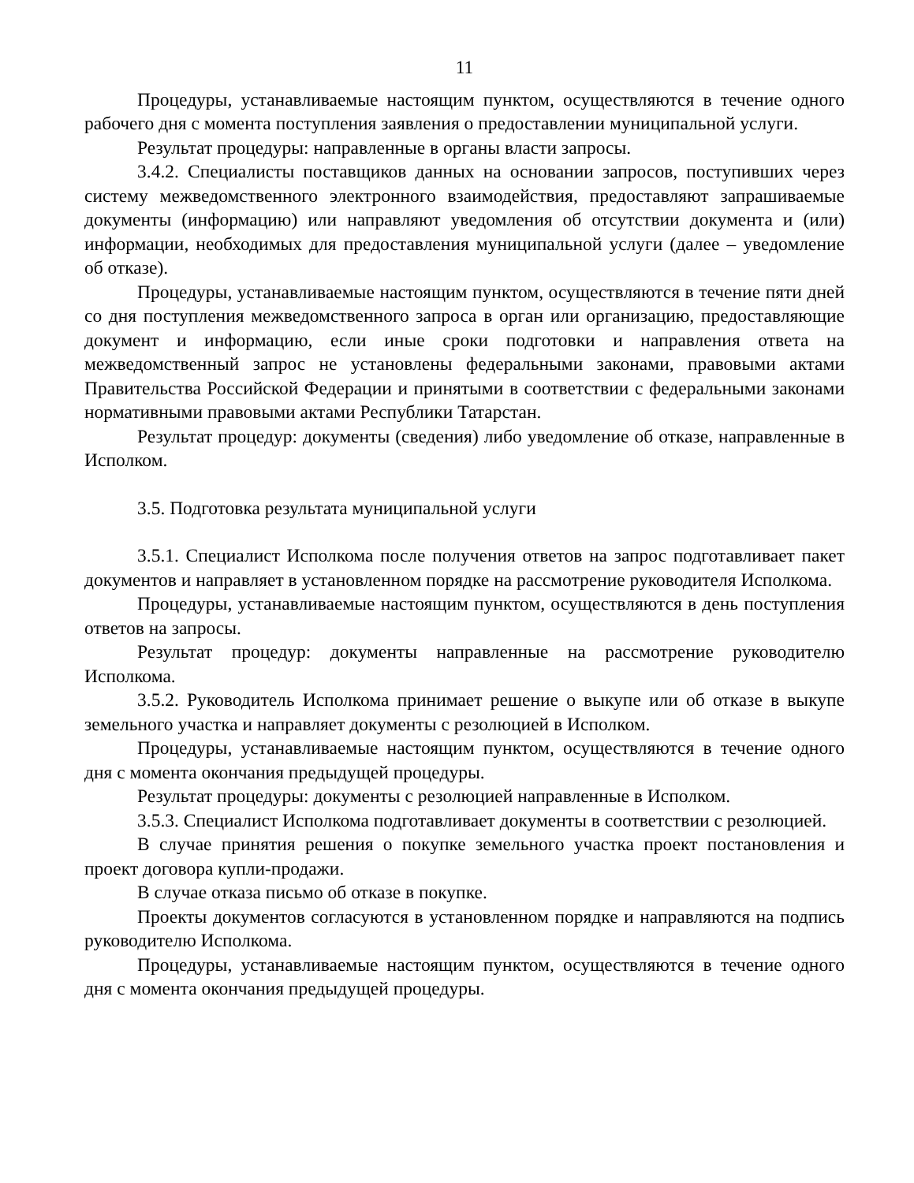11
Процедуры, устанавливаемые настоящим пунктом, осуществляются в течение одного рабочего дня с момента поступления заявления о предоставлении муниципальной услуги.
Результат процедуры: направленные в органы власти запросы.
3.4.2. Специалисты поставщиков данных на основании запросов, поступивших через систему межведомственного электронного взаимодействия, предоставляют запрашиваемые документы (информацию) или направляют уведомления об отсутствии документа и (или) информации, необходимых для предоставления муниципальной услуги (далее – уведомление об отказе).
Процедуры, устанавливаемые настоящим пунктом, осуществляются в течение пяти дней со дня поступления межведомственного запроса в орган или организацию, предоставляющие документ и информацию, если иные сроки подготовки и направления ответа на межведомственный запрос не установлены федеральными законами, правовыми актами Правительства Российской Федерации и принятыми в соответствии с федеральными законами нормативными правовыми актами Республики Татарстан.
Результат процедур: документы (сведения) либо уведомление об отказе, направленные в Исполком.
3.5. Подготовка результата муниципальной услуги
3.5.1. Специалист Исполкома после получения ответов на запрос подготавливает пакет документов и направляет в установленном порядке на рассмотрение руководителя Исполкома.
Процедуры, устанавливаемые настоящим пунктом, осуществляются в день поступления ответов на запросы.
Результат процедур: документы направленные на рассмотрение руководителю Исполкома.
3.5.2. Руководитель Исполкома принимает решение о выкупе или об отказе в выкупе земельного участка и направляет документы с резолюцией в Исполком.
Процедуры, устанавливаемые настоящим пунктом, осуществляются в течение одного дня с момента окончания предыдущей процедуры.
Результат процедуры: документы с резолюцией направленные в Исполком.
3.5.3. Специалист Исполкома подготавливает документы в соответствии с резолюцией.
В случае принятия решения о покупке земельного участка проект постановления и проект договора купли-продажи.
В случае отказа письмо об отказе в покупке.
Проекты документов согласуются в установленном порядке и направляются на подпись руководителю Исполкома.
Процедуры, устанавливаемые настоящим пунктом, осуществляются в течение одного дня с момента окончания предыдущей процедуры.